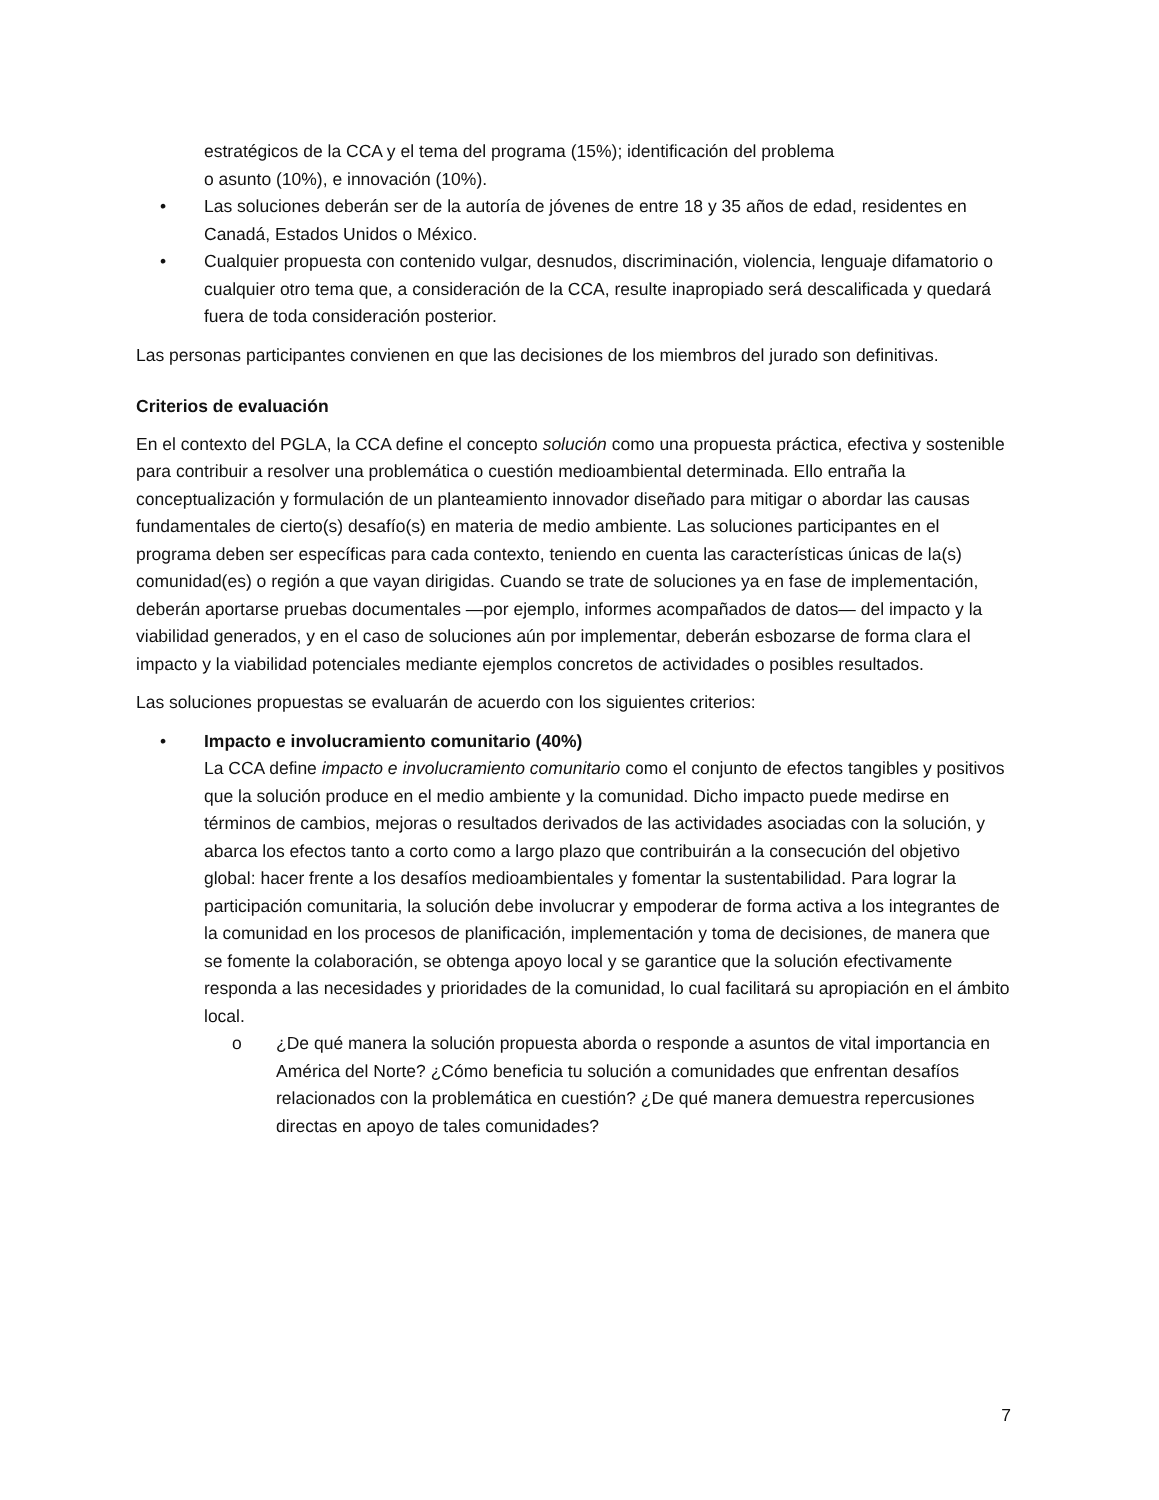estratégicos de la CCA y el tema del programa (15%); identificación del problema
o asunto (10%), e innovación (10%).
• Las soluciones deberán ser de la autoría de jóvenes de entre 18 y 35 años de edad, residentes en Canadá, Estados Unidos o México.
• Cualquier propuesta con contenido vulgar, desnudos, discriminación, violencia, lenguaje difamatorio o cualquier otro tema que, a consideración de la CCA, resulte inapropiado será descalificada y quedará fuera de toda consideración posterior.
Las personas participantes convienen en que las decisiones de los miembros del jurado son definitivas.
Criterios de evaluación
En el contexto del PGLA, la CCA define el concepto solución como una propuesta práctica, efectiva y sostenible para contribuir a resolver una problemática o cuestión medioambiental determinada. Ello entraña la conceptualización y formulación de un planteamiento innovador diseñado para mitigar o abordar las causas fundamentales de cierto(s) desafío(s) en materia de medio ambiente. Las soluciones participantes en el programa deben ser específicas para cada contexto, teniendo en cuenta las características únicas de la(s) comunidad(es) o región a que vayan dirigidas. Cuando se trate de soluciones ya en fase de implementación, deberán aportarse pruebas documentales —por ejemplo, informes acompañados de datos— del impacto y la viabilidad generados, y en el caso de soluciones aún por implementar, deberán esbozarse de forma clara el impacto y la viabilidad potenciales mediante ejemplos concretos de actividades o posibles resultados.
Las soluciones propuestas se evaluarán de acuerdo con los siguientes criterios:
• Impacto e involucramiento comunitario (40%)
La CCA define impacto e involucramiento comunitario como el conjunto de efectos tangibles y positivos que la solución produce en el medio ambiente y la comunidad. Dicho impacto puede medirse en términos de cambios, mejoras o resultados derivados de las actividades asociadas con la solución, y abarca los efectos tanto a corto como a largo plazo que contribuirán a la consecución del objetivo global: hacer frente a los desafíos medioambientales y fomentar la sustentabilidad. Para lograr la participación comunitaria, la solución debe involucrar y empoderar de forma activa a los integrantes de la comunidad en los procesos de planificación, implementación y toma de decisiones, de manera que se fomente la colaboración, se obtenga apoyo local y se garantice que la solución efectivamente responda a las necesidades y prioridades de la comunidad, lo cual facilitará su apropiación en el ámbito local.
o ¿De qué manera la solución propuesta aborda o responde a asuntos de vital importancia en América del Norte? ¿Cómo beneficia tu solución a comunidades que enfrentan desafíos relacionados con la problemática en cuestión? ¿De qué manera demuestra repercusiones directas en apoyo de tales comunidades?
7